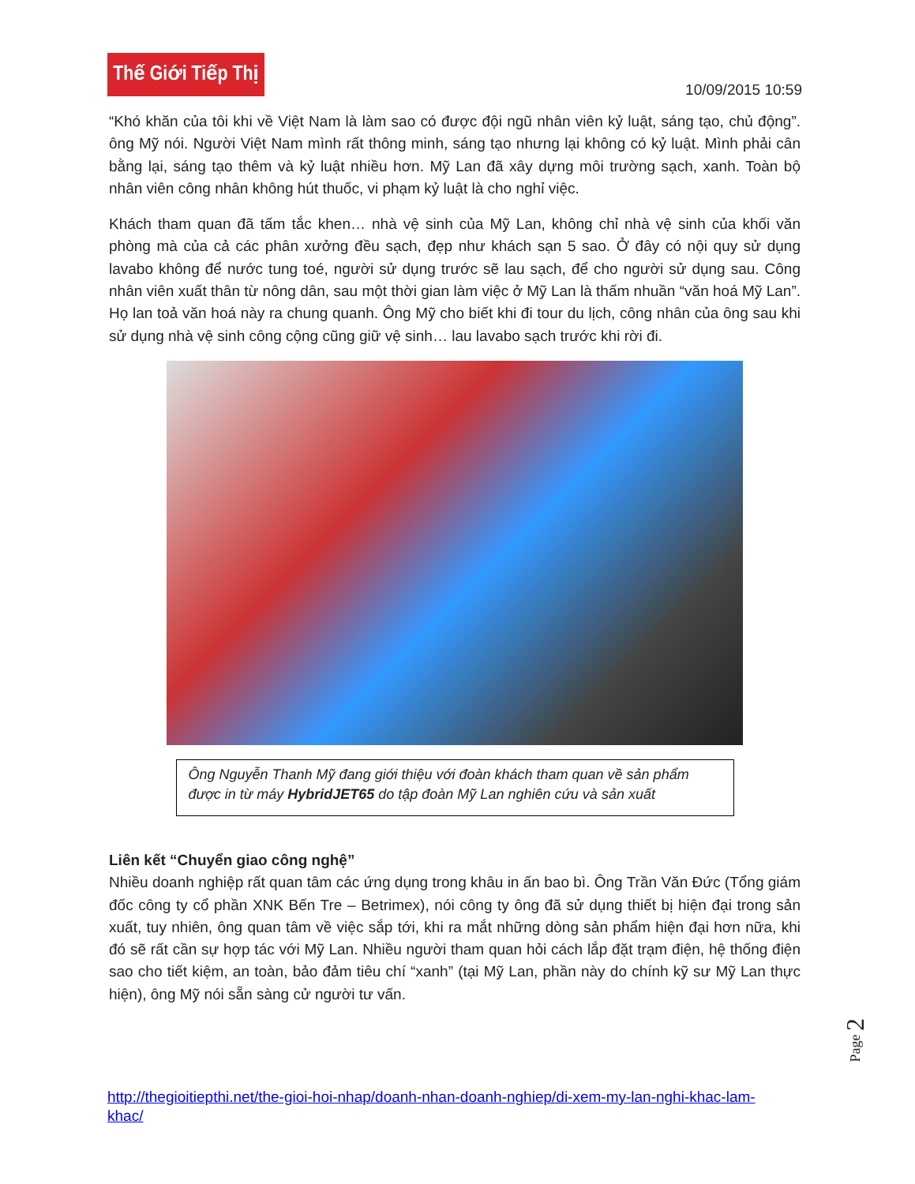Thế Giới Tiếp Thị
10/09/2015 10:59
“Khó khăn của tôi khi về Việt Nam là làm sao có được đội ngũ nhân viên kỷ luật, sáng tạo, chủ động”. ông Mỹ nói. Người Việt Nam mình rất thông minh, sáng tạo nhưng lại không có kỷ luật. Mình phải cân bằng lại, sáng tạo thêm và kỷ luật nhiều hơn. Mỹ Lan đã xây dựng môi trường sạch, xanh. Toàn bộ nhân viên công nhân không hút thuốc, vi phạm kỷ luật là cho nghỉ việc.
Khách tham quan đã tấm tắc khen… nhà vệ sinh của Mỹ Lan, không chỉ nhà vệ sinh của khối văn phòng mà của cả các phân xưởng đều sạch, đẹp như khách sạn 5 sao. Ở đây có nội quy sử dụng lavabo không để nước tung toé, người sử dụng trước sẽ lau sạch, để cho người sử dụng sau. Công nhân viên xuất thân từ nông dân, sau một thời gian làm việc ở Mỹ Lan là thấm nhuần “văn hoá Mỹ Lan”. Họ lan toả văn hoá này ra chung quanh. Ông Mỹ cho biết khi đi tour du lịch, công nhân của ông sau khi sử dụng nhà vệ sinh công cộng cũng giữ vệ sinh… lau lavabo sạch trước khi rời đi.
Ông Nguyễn Thanh Mỹ đang giới thiệu với đoàn khách tham quan về sản phẩm được in từ máy HybridJET65 do tập đoàn Mỹ Lan nghiên cứu và sản xuất
Liên kết “Chuyển giao công nghệ”
Nhiều doanh nghiệp rất quan tâm các ứng dụng trong khâu in ấn bao bì. Ông Trần Văn Đức (Tổng giám đốc công ty cổ phần XNK Bến Tre – Betrimex), nói công ty ông đã sử dụng thiết bị hiện đại trong sản xuất, tuy nhiên, ông quan tâm về việc sắp tới, khi ra mắt những dòng sản phẩm hiện đại hơn nữa, khi đó sẽ rất cần sự hợp tác với Mỹ Lan. Nhiều người tham quan hỏi cách lắp đặt trạm điện, hệ thống điện sao cho tiết kiệm, an toàn, bảo đảm tiêu chí “xanh” (tại Mỹ Lan, phần này do chính kỹ sư Mỹ Lan thực hiện), ông Mỹ nói sẵn sàng cử người tư vấn.
Page 2
http://thegioitiepthi.net/the-gioi-hoi-nhap/doanh-nhan-doanh-nghiep/di-xem-my-lan-nghi-khac-lam-khac/